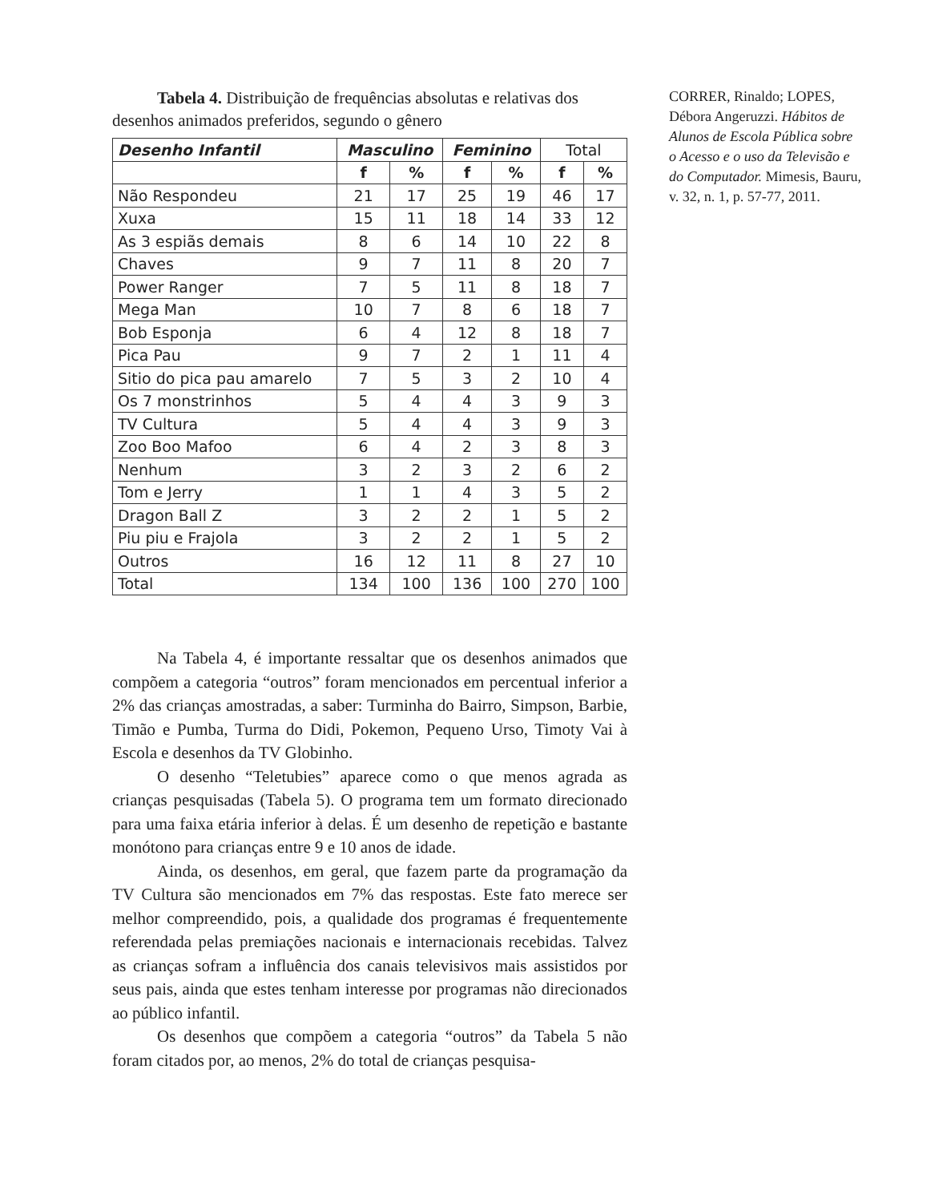Tabela 4. Distribuição de frequências absolutas e relativas dos desenhos animados preferidos, segundo o gênero
| Desenho Infantil | Masculino | | Feminino | | Total | |
| | f | % | f | % | f | % |
| Não Respondeu | 21 | 17 | 25 | 19 | 46 | 17 |
| Xuxa | 15 | 11 | 18 | 14 | 33 | 12 |
| As 3 espiãs demais | 8 | 6 | 14 | 10 | 22 | 8 |
| Chaves | 9 | 7 | 11 | 8 | 20 | 7 |
| Power Ranger | 7 | 5 | 11 | 8 | 18 | 7 |
| Mega Man | 10 | 7 | 8 | 6 | 18 | 7 |
| Bob Esponja | 6 | 4 | 12 | 8 | 18 | 7 |
| Pica Pau | 9 | 7 | 2 | 1 | 11 | 4 |
| Sitio do pica pau amarelo | 7 | 5 | 3 | 2 | 10 | 4 |
| Os 7 monstrinhos | 5 | 4 | 4 | 3 | 9 | 3 |
| TV Cultura | 5 | 4 | 4 | 3 | 9 | 3 |
| Zoo Boo Mafoo | 6 | 4 | 2 | 3 | 8 | 3 |
| Nenhum | 3 | 2 | 3 | 2 | 6 | 2 |
| Tom e Jerry | 1 | 1 | 4 | 3 | 5 | 2 |
| Dragon Ball Z | 3 | 2 | 2 | 1 | 5 | 2 |
| Piu piu e Frajola | 3 | 2 | 2 | 1 | 5 | 2 |
| Outros | 16 | 12 | 11 | 8 | 27 | 10 |
| Total | 134 | 100 | 136 | 100 | 270 | 100 |
Na Tabela 4, é importante ressaltar que os desenhos animados que compõem a categoria “outros” foram mencionados em percentual inferior a 2% das crianças amostradas, a saber: Turminha do Bairro, Simpson, Barbie, Timão e Pumba, Turma do Didi, Pokemon, Pequeno Urso, Timoty Vai à Escola e desenhos da TV Globinho.
O desenho “Teletubies” aparece como o que menos agrada as crianças pesquisadas (Tabela 5). O programa tem um formato direcionado para uma faixa etária inferior à delas. É um desenho de repetição e bastante monótono para crianças entre 9 e 10 anos de idade.
Ainda, os desenhos, em geral, que fazem parte da programação da TV Cultura são mencionados em 7% das respostas. Este fato merece ser melhor compreendido, pois, a qualidade dos programas é frequentemente referendada pelas premiações nacionais e internacionais recebidas. Talvez as crianças sofram a influência dos canais televisivos mais assistidos por seus pais, ainda que estes tenham interesse por programas não direcionados ao público infantil.
Os desenhos que compõem a categoria “outros” da Tabela 5 não foram citados por, ao menos, 2% do total de crianças pesquisa-
CORRER, Rinaldo; LOPES, Débora Angeruzzi. Hábitos de Alunos de Escola Pública sobre o Acesso e o uso da Televisão e do Computador. Mimesis, Bauru, v. 32, n. 1, p. 57-77, 2011.